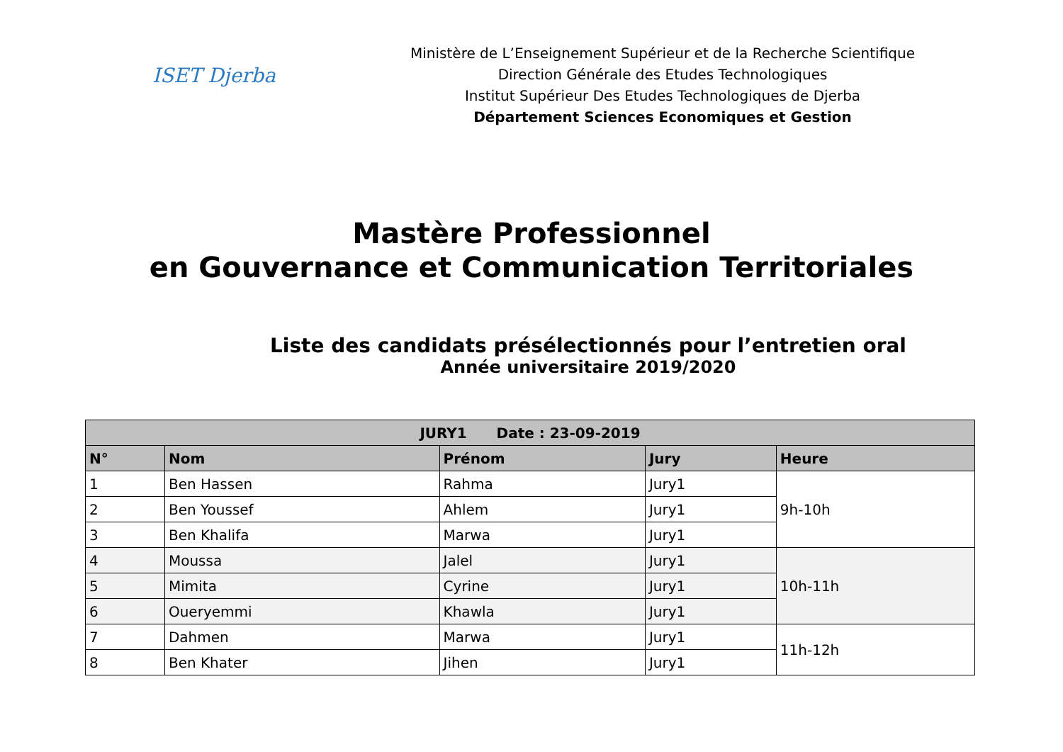ISET Djerba
Ministère de L’Enseignement Supérieur et de la Recherche Scientifique
Direction Générale des Etudes Technologiques
Institut Supérieur Des Etudes Technologiques de Djerba
Département Sciences Economiques et Gestion
Mastère Professionnel
en Gouvernance et Communication Territoriales
Liste des candidats présélectionnés pour l’entretien oral
Année universitaire 2019/2020
| JURY1 Date : 23-09-2019 | | | | |
| --- | --- | --- | --- | --- |
| N° | Nom | Prénom | Jury | Heure |
| 1 | Ben Hassen | Rahma | Jury1 | 9h-10h |
| 2 | Ben Youssef | Ahlem | Jury1 | |
| 3 | Ben Khalifa | Marwa | Jury1 | |
| 4 | Moussa | Jalel | Jury1 | 10h-11h |
| 5 | Mimita | Cyrine | Jury1 | |
| 6 | Oueryemmi | Khawla | Jury1 | |
| 7 | Dahmen | Marwa | Jury1 | 11h-12h |
| 8 | Ben Khater | Jihen | Jury1 | |